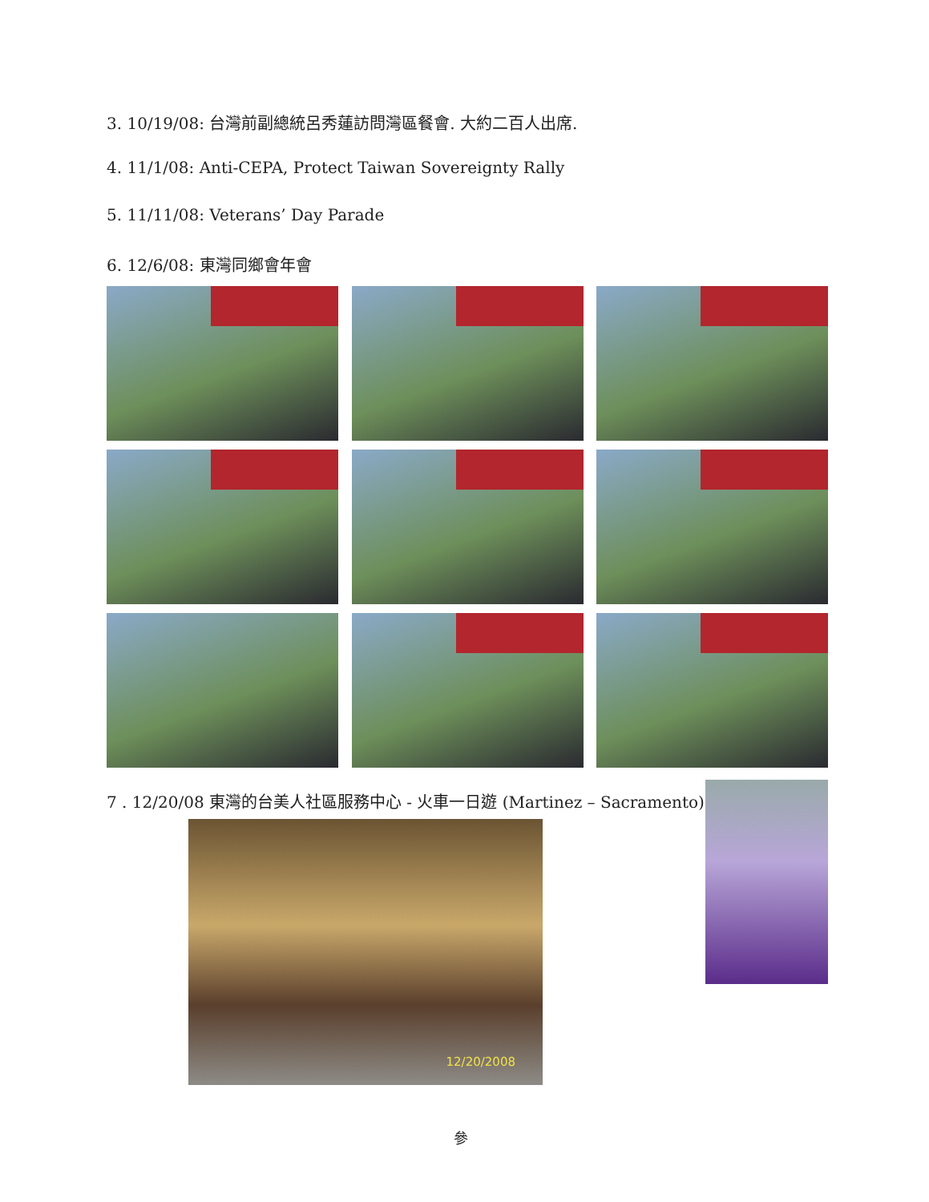3. 10/19/08: 台灣前副總統呂秀蓮訪問灣區餐會. 大約二百人出席.
4. 11/1/08: Anti-CEPA, Protect Taiwan Sovereignty Rally
5. 11/11/08: Veterans’ Day Parade
6. 12/6/08: 東灣同鄉會年會
7 . 12/20/08 東灣的台美人社區服務中心 - 火車一日遊 (Martinez – Sacramento)
12/20/2008
參